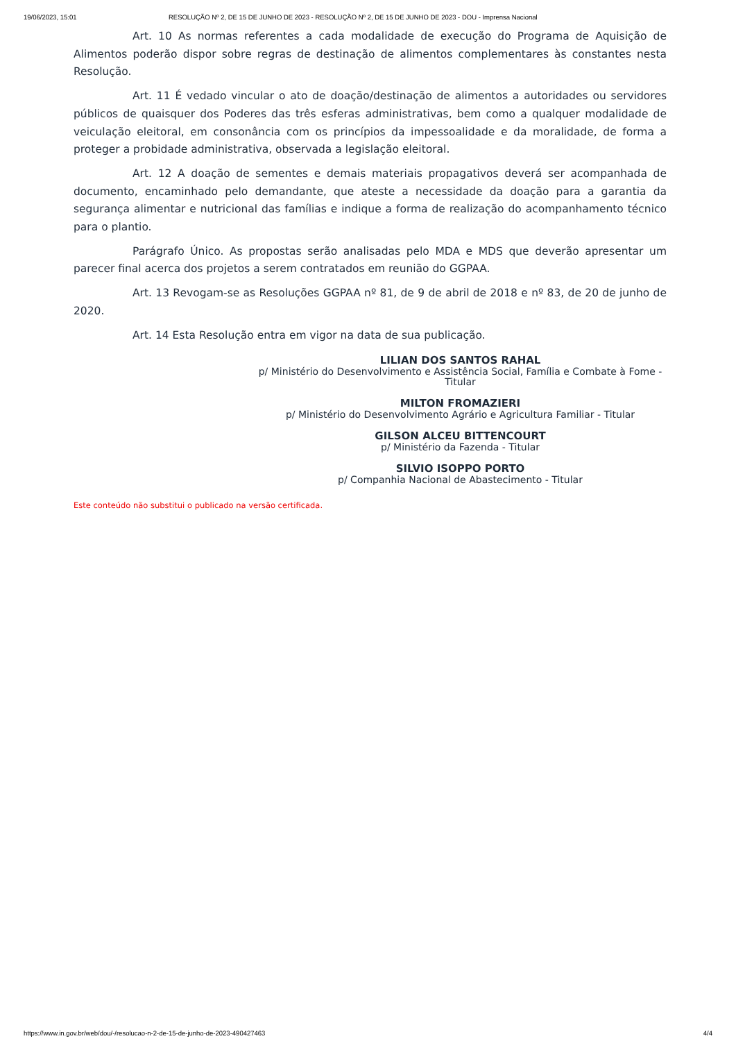19/06/2023, 15:01 RESOLUÇÃO Nº 2, DE 15 DE JUNHO DE 2023 - RESOLUÇÃO Nº 2, DE 15 DE JUNHO DE 2023 - DOU - Imprensa Nacional
Art. 10 As normas referentes a cada modalidade de execução do Programa de Aquisição de Alimentos poderão dispor sobre regras de destinação de alimentos complementares às constantes nesta Resolução.
Art. 11 É vedado vincular o ato de doação/destinação de alimentos a autoridades ou servidores públicos de quaisquer dos Poderes das três esferas administrativas, bem como a qualquer modalidade de veiculação eleitoral, em consonância com os princípios da impessoalidade e da moralidade, de forma a proteger a probidade administrativa, observada a legislação eleitoral.
Art. 12 A doação de sementes e demais materiais propagativos deverá ser acompanhada de documento, encaminhado pelo demandante, que ateste a necessidade da doação para a garantia da segurança alimentar e nutricional das famílias e indique a forma de realização do acompanhamento técnico para o plantio.
Parágrafo Único. As propostas serão analisadas pelo MDA e MDS que deverão apresentar um parecer final acerca dos projetos a serem contratados em reunião do GGPAA.
Art. 13 Revogam-se as Resoluções GGPAA nº 81, de 9 de abril de 2018 e nº 83, de 20 de junho de 2020.
Art. 14 Esta Resolução entra em vigor na data de sua publicação.
LILIAN DOS SANTOS RAHAL
p/ Ministério do Desenvolvimento e Assistência Social, Família e Combate à Fome - Titular
MILTON FROMAZIERI
p/ Ministério do Desenvolvimento Agrário e Agricultura Familiar - Titular
GILSON ALCEU BITTENCOURT
p/ Ministério da Fazenda - Titular
SILVIO ISOPPO PORTO
p/ Companhia Nacional de Abastecimento - Titular
Este conteúdo não substitui o publicado na versão certificada.
https://www.in.gov.br/web/dou/-/resolucao-n-2-de-15-de-junho-de-2023-490427463 4/4